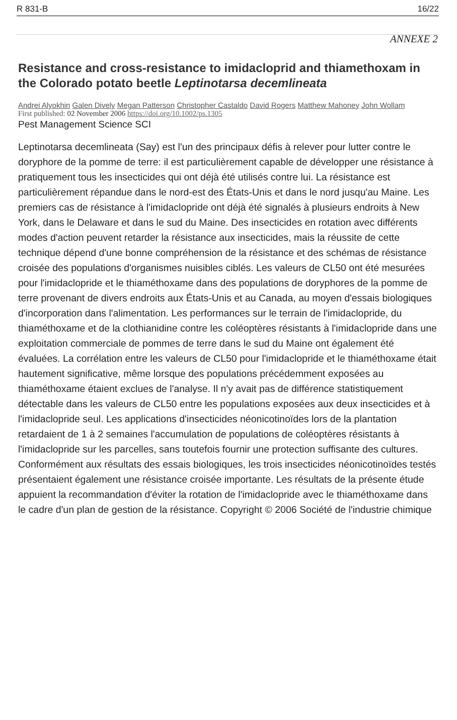R 831-B 16/22
ANNEXE 2
Resistance and cross-resistance to imidacloprid and thiamethoxam in the Colorado potato beetle Leptinotarsa decemlineata
Andrei Alyokhin Galen Dively Megan Patterson Christopher Castaldo David Rogers Matthew Mahoney John Wollam
First published: 02 November 2006 https://doi.org/10.1002/ps.1305
Pest Management Science SCI
Leptinotarsa decemlineata (Say) est l'un des principaux défis à relever pour lutter contre le doryphore de la pomme de terre: il est particulièrement capable de développer une résistance à pratiquement tous les insecticides qui ont déjà été utilisés contre lui. La résistance est particulièrement répandue dans le nord-est des États-Unis et dans le nord jusqu'au Maine. Les premiers cas de résistance à l'imidaclopride ont déjà été signalés à plusieurs endroits à New York, dans le Delaware et dans le sud du Maine. Des insecticides en rotation avec différents modes d'action peuvent retarder la résistance aux insecticides, mais la réussite de cette technique dépend d'une bonne compréhension de la résistance et des schémas de résistance croisée des populations d'organismes nuisibles ciblés. Les valeurs de CL50 ont été mesurées pour l'imidaclopride et le thiaméthoxame dans des populations de doryphores de la pomme de terre provenant de divers endroits aux États-Unis et au Canada, au moyen d'essais biologiques d'incorporation dans l'alimentation. Les performances sur le terrain de l'imidaclopride, du thiaméthoxame et de la clothianidine contre les coléoptères résistants à l'imidaclopride dans une exploitation commerciale de pommes de terre dans le sud du Maine ont également été évaluées. La corrélation entre les valeurs de CL50 pour l'imidaclopride et le thiaméthoxame était hautement significative, même lorsque des populations précédemment exposées au thiaméthoxame étaient exclues de l'analyse. Il n'y avait pas de différence statistiquement détectable dans les valeurs de CL50 entre les populations exposées aux deux insecticides et à l'imidaclopride seul. Les applications d'insecticides néonicotinoïdes lors de la plantation retardaient de 1 à 2 semaines l'accumulation de populations de coléoptères résistants à l'imidaclopride sur les parcelles, sans toutefois fournir une protection suffisante des cultures. Conformément aux résultats des essais biologiques, les trois insecticides néonicotinoïdes testés présentaient également une résistance croisée importante. Les résultats de la présente étude appuient la recommandation d'éviter la rotation de l'imidaclopride avec le thiaméthoxame dans le cadre d'un plan de gestion de la résistance. Copyright © 2006 Société de l'industrie chimique